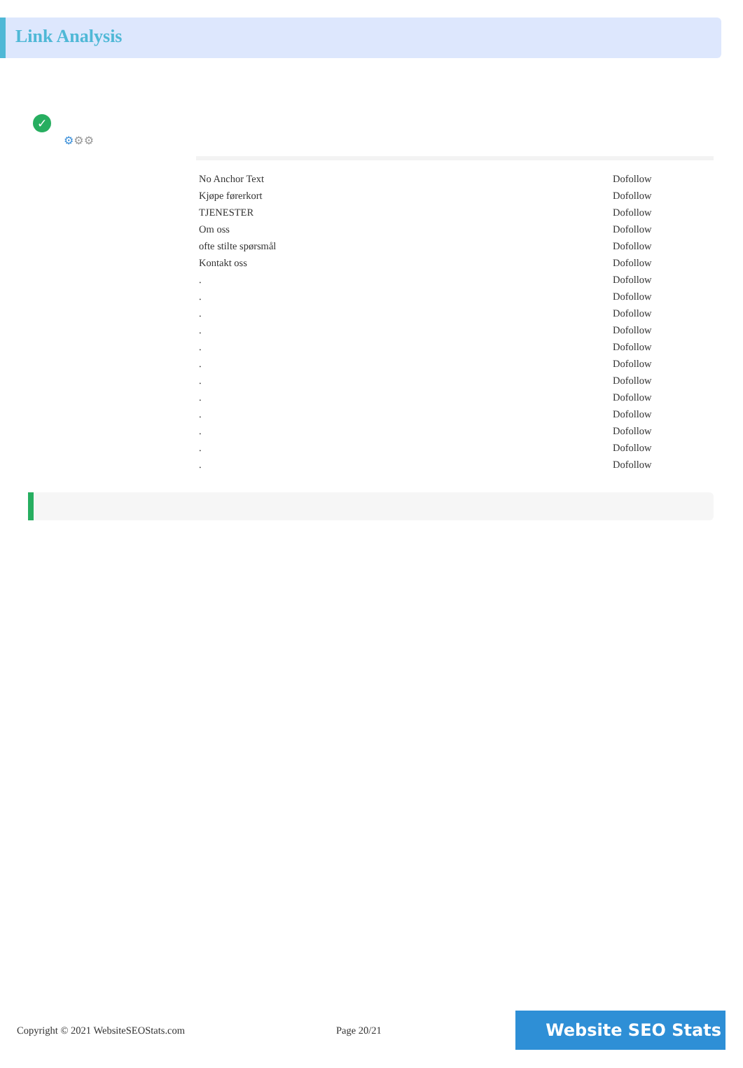Link Analysis
✓
⚙⚙⚙
| No Anchor Text | Dofollow |
| Kjøpe førerkort | Dofollow |
| TJENESTER | Dofollow |
| Om oss | Dofollow |
| ofte stilte spørsmål | Dofollow |
| Kontakt oss | Dofollow |
| . | Dofollow |
| . | Dofollow |
| . | Dofollow |
| . | Dofollow |
| . | Dofollow |
| . | Dofollow |
| . | Dofollow |
| . | Dofollow |
| . | Dofollow |
| . | Dofollow |
| . | Dofollow |
| . | Dofollow |
Copyright © 2021 WebsiteSEOStats.com Page 20/21
Website SEO Stats